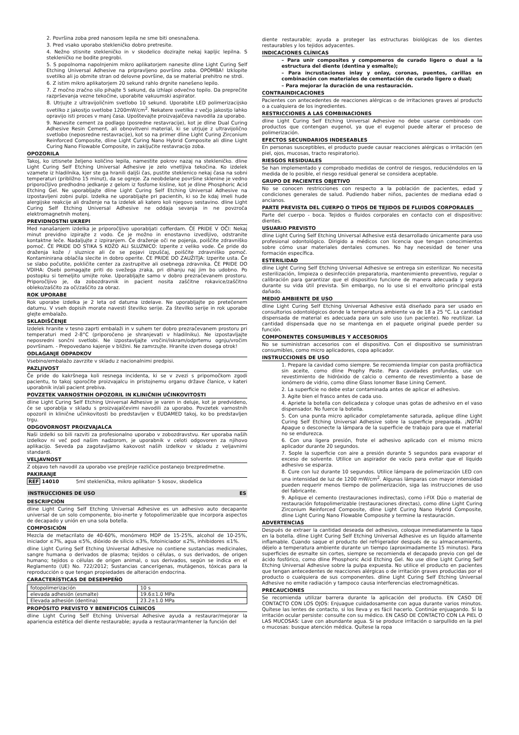2. Površina zoba pred nanosom lepila ne sme biti onesnažena.
3. Pred vsako uporabo stekleničko dobro pretresite.
4. Nežno stisnite stekleničko in v skodelico dozirajte nekaj kapljic lepilna. S stekleničko ne bodite pregrobi.
5. S popolnoma napolnjenim mikro aplikatorjem nanesite dline Light Curing Self Etching Universal Adhesive na pripravljeno površino zoba. OPOMBA! Izklopite svetilko ali jo obrnite stran od delovne površine, da se material prehitro ne strdi.
6. Z istim mikro aplikatorjem 20 sekund rahlo drgnite nanešeno lepilo.
7. Z močno zračno silo pihajte 5 sekund, da izhlapi odvečno topilo. Da preprečite razprševanja vezne tekočine, uporabite vakuumski aspirator.
8. Utrjujte z ultravijoličnim svetlobo 10 sekund. Uporabite LED polimerizacijsko svetilko z jakostjo svetlobe 1200mW/cm<sup>2</sup>. Nekatere svetilke z večjo jakostjo lahko opravijo isti proces v manj časa. Upoštevajte proizvajalčeva navodila za uporabo.
9. Nanesite cement za podlago (posredne restavracije), kot je dline Dual Curing Adhesive Resin Cement, ali obnovitveni material, ki se utrjuje z ultravijolično svetlobo (neposredne restavracije), kot so na primer dline Light Curing Zirconium Reinforced Composite, dline Light Curing Nano Hybrid Composite ali dline Light Curing Nano Flowable Composite, in zaključite restavracijo zoba.
OPOZORILA
Takoj, ko iztisnete željeno količino lepila, namestite pokrov nazaj na stekleničko. dline Light Curing Self Etching Universal Adhesive je zelo vnetljiva tekočina. Ko izdelek vzamete iz hladilnika, kjer ste ga hranili daljši čas, pustite steklenico nekaj časa na sobni temperaturi (približno 15 minut), da se ogreje. Za neobdelane površine sklenine je vedno priporočljivo predhodno jedkanje z gelom iz fosforne kisline, kot je dline Phosphoric Acid Etching Gel. Ne uporabljajte dline Light Curing Self Etching Universal Adhesive na izpostavljeni zobni pulpi. Izdelka ne uporabljajte pri pacientih, ki so že kdaj imeli hude alergijske reakcije ali draženje na ta izdelek ali katero koli njegovo sestavino. dline Light Curing Self Etching Universal Adhesive ne oddaja sevanja in ne povzroča elektromagnetnih motenj.
PREVIDNOSTNI UKREPI
Med nanašanjem izdelka je priporočljivo uporabljati cofferdam. ČE PRIDE V OČI: Nekaj minut previdno izpirajte z vodo. Če je možno in enostavno izvedljivo, odstranite kontaktne leče. Nadaljujte z izpiranjem. Če draženje oči ne pojenja, poiščite zdravniško pomoč. ČE PRIDE DO STIKA S KOŽO ALI SLUZNICO: Izperite z veliko vode. Če pride do draženja kože / sluznice ali če se pojavi izpuščaj, poiščite zdravniško pomoč. Kontaminirana oblačila slecite in dobro operite. ČE PRIDE DO ZAUŽITJA: Izperite usta. Če se slabo počutite, pokličite center za zastrupitve ali osebnega zdravnika. ČE PRIDE DO VDIHA: Osebi pomagajte priti do svežega zraka, pri dihanju naj jim bo udobno. Po postopku si temeljito umijte roke. Uporabljajte samo v dobro prezračevanem prostoru. Priporočljivo je, da zobozdravnik in pacient nosita zaščitne rokavice/zaščitno obleko/zaščito za oči/zaščito za obraz.
ROK UPORABE
Rok uporabe izdelka je 2 leta od datuma izdelave. Ne uporabljajte po pretečenem datumu. V vseh dopisih morate navesti številko serije. Za številko serije in rok uporabe glejte embalažo.
SKLADIŠČENJE
Izdelek hranite v tesno zaprti embalaži in v suhem ter dobro prezračevanem prostoru pri temperaturi med 2-8°C (priporočeno je shranjevati v hladilniku). Ne izpostavljajte neposredni sončni svetlobi. Ne izpostavljajte vročini/iskram/odprtemu ognju/vročim površinam. - Prepovedano kajenje v bližini. Ne zamrzujte. Hranite izven dosega otrok!
ODLAGANJE ODPADKOV
Vsebino/embalažo zavrzite v skladu z nacionalnimi predpisi.
PAZLJIVOST
Če pride do kakršnega koli resnega incidenta, ki se v zvezi s pripomočkom zgodi pacientu, to takoj sporočite proizvajalcu in pristojnemu organu države članice, v kateri uporabnik in/ali pacient prebiva.
POVZETEK VARNOSTNIH OPOZORIL IN KLINIČNIH UČINKOVITOSTI
dline Light Curing Self Etching Universal Adhesive je varen in deluje, kot je predvideno, če se uporablja v skladu s proizvajalčevimi navodili za uporabo. Povzetek varnostnih opozoril in klinične učinkovitosti bo predstavljen v EUDAMED takoj, ko bo predstavljen trgu.
ODGOVORNOST PROIZVAJALCA
Naši izdelki so bili razviti za profesionalno uporabo v zobozdravstvu. Ker uporaba naših izdelkov ni več pod našim nadzorom, je uporabnik v celoti odgovoren za njihovo aplikacijo. Seveda pa zagotavljamo kakovost naših izdelkov v skladu z veljavnimi standardi.
VELJAVNOST
Z objavo teh navodil za uporabo vse prejšnje različice postanejo brezpredmetne.
PAKIRANJE
REF 14010 5ml steklenička, mikro aplikator- 5 kosov, skodelica
INSTRUCCIONES DE USO ES
DESCRIPCIÓN
dline Light Curing Self Etching Universal Adhesive es un adhesivo auto decapante universal de un solo componente, bio-inerte y fotopolimerizable que incorpora aspectos de decapado y unión en una sola botella.
COMPOSICIÓN
Mezcla de metacrilato de 40-60%, monómero MDP de 15-25%, alcohol de 10-25%, iniciador ≤7%, agua ≤5%, dióxido de silicio ≤3%, fotoiniciador ≤2%, inhibidores ≤1%.
dline Light Curing Self Etching Universal Adhesive no contiene sustancias medicinales, sangre humana o derivados de plasma; tejidos o células, o sus derivados, de origen humano; tejidos o células de origen animal, o sus derivados, según se indica en el Reglamento (UE) No. 722/2012; Sustancias cancerígenas, mutágenos, tóxicas para la reproducción o que tengan propiedades de alteración endocrina.
CARACTERÍSTICAS DE DESEMPEÑO
| fotopolimerización | 10 s |
| elevada adhesión (esmalte) | 19.6±1.0 MPa |
| Elevada adhesión (dentina) | 23.2±1.0 MPa |
PROPÓSITO PREVISTO Y BENEFICIOS CLÍNICOS
dline Light Curing Self Etching Universal Adhesive ayuda a restaurar/mejorar la apariencia estética del diente restaurable; ayuda a restaurar/mantener la función del
diente restaurable; ayuda a proteger las estructuras biológicas de los dientes restaurables y los tejidos adyacentes.
INDICACIONES CLÍNICAS
– Para unir composites y compomeros de curado ligero o dual a la estructura del diente (dentina y esmalte);
– Para incrustaciones inlay y onlay, coronas, puentes, carillas en combinación con materiales de cementación de curado ligero o dual;
– Para mejorar la duración de una restauración.
CONTRAINDICACIONES
Pacientes con antecedentes de reacciones alérgicas o de irritaciones graves al producto o a cualquiera de los ingredientes.
RESTRICCIONES A LAS COMBINACIONES
dline Light Curing Self Etching Universal Adhesive no debe usarse combinado con productos que contengan eugenol, ya que el eugenol puede alterar el proceso de polimerización.
EFECTOS SECUNDARIOS INDESEABLES
En personas susceptibles, el producto puede causar reacciones alérgicas o irritación (en piel, ojos, mucosas, tracto respiratorio).
RIESGOS RESIDUALES
Se han implementado y comprobado medidas de control de riesgos, reduciéndolos en la medida de lo posible, el riesgo residual general se considera aceptable.
GRUPO DE PACIENTES OBJETIVO
No se conocen restricciones con respecto a la población de pacientes, edad y condiciones generales de salud. Pudiendo haber niños, pacientes de mediana edad o ancianos.
PARTE PREVISTA DEL CUERPO O TIPOS DE TEJIDOS DE FLUIDOS CORPORALES
Parte del cuerpo - boca. Tejidos o fluidos corporales en contacto con el dispositivo: dientes.
USUARIO PREVISTO
dline Light Curing Self Etching Universal Adhesive está desarrollado únicamente para uso profesional odontológico. Dirigido a médicos con licencia que tengan conocimientos sobre cómo usar materiales dentales comunes. No hay necesidad de tener una formación específica.
ESTERILIDAD
dline Light Curing Self Etching Universal Adhesive se entrega sin esterilizar. No necesita esterilización, limpieza o desinfección preparatoria, mantenimiento preventivo, regular o calibración para garantizar que el dispositivo funcione de manera adecuada y segura durante su vida útil prevista. Sin embargo, no lo use si el envoltorio principal está dañado.
MEDIO AMBIENTE DE USO
dline Light Curing Self Etching Universal Adhesive está diseñado para ser usado en consultorios odontológicos donde la temperatura ambiente va de 18 a 25 °C. La cantidad dispensada de material es adecuada para un solo uso (un paciente). No reutilizar. La cantidad dispensada que no se mantenga en el paquete original puede perder su función.
COMPONENTES CONSUMIBLES Y ACCESORIOS
No se suministran accesorios con el dispositivo. Con el dispositivo se suministran consumibles, como micro aplicadores, copa aplicador.
INSTRUCCIONES DE USO
1. Prepare la cavidad como siempre. Se recomienda limpiar con pasta profiláctica sin aceite, como dline Prophy Paste. Para cavidades profundas, use un revestimiento de hidróxido de calcio o cemento de revestimiento a base de ionómero de vidrio, como dline Glass Ionomer Base Lining Cement.
2. La superficie no debe estar contaminada antes de aplicar el adhesivo.
3. Agite bien el frasco antes de cada uso.
4. Apriete la botella con delicadeza y coloque unas gotas de adhesivo en el vaso dispensador. No fuerce la botella.
5. Con una punta micro aplicador completamente saturada, aplique dline Light Curing Self Etching Universal Adhesive sobre la superficie preparada. ¡NOTA! Apague o desconecte la lámpara de la superficie de trabajo para que el material no se endurezca.
6. Con una ligera presión, frote el adhesivo aplicado con el mismo micro aplicador durante 20 segundos.
7. Sople la superficie con aire a presión durante 5 segundos para evaporar el exceso de solvente. Utilice un aspirador de vacío para evitar que el líquido adhesivo se esparza.
8. Cure con luz durante 10 segundos. Utilice lámpara de polimerización LED con una intensidad de luz de 1200 mW/cm<sup>2</sup>. Algunas lámparas con mayor intensidad pueden requerir menos tiempo de polimerización, siga las instrucciones de uso del fabricante.
9. Aplique el cemento (restauraciones indirectas), como i-FIX Dúo o material de restauración fotopolimerizable (restauraciones directas), como dline Light Curing Zirconium Reinforced Composite, dline Light Curing Nano Hybrid Composite, dline Light Curing Nano Flowable Composite y termine la restauración.
ADVERTENCIAS
Después de extraer la cantidad deseada del adhesivo, coloque inmediatamente la tapa en la botella. dline Light Curing Self Etching Universal Adhesive es un líquido altamente inflamable. Cuando saque el producto del refrigerador después de su almacenamiento, déjelo a temperatura ambiente durante un tiempo (aproximadamente 15 minutos). Para superficies de esmalte sin cortes, siempre se recomienda el decapado previo con gel de ácido fosfórico, como dline Phosphoric Acid Etching Gel. No use dline Light Curing Self Etching Universal Adhesive sobre la pulpa expuesta. No utilice el producto en pacientes que tengan antecedentes de reacciones alérgicas o de irritación graves producidas por el producto o cualquiera de sus componentes. dline Light Curing Self Etching Universal Adhesive no emite radiación y tampoco causa interferencias electromagnéticas.
PRECAUCIONES
Se recomienda utilizar barrera durante la aplicación del producto. EN CASO DE CONTACTO CON LOS OJOS: Enjuague cuidadosamente con agua durante varios minutos. Quítese las lentes de contacto, si los lleva y es fácil hacerlo. Continúe enjuagando. Si la irritación ocular persiste: consulte con su médico. EN CASO DE CONTACTO CON LA PIEL O LAS MUCOSAS: Lave con abundante agua. Si se produce irritación o sarpullido en la piel o mucosas: busque atención médica. Quítese la ropa